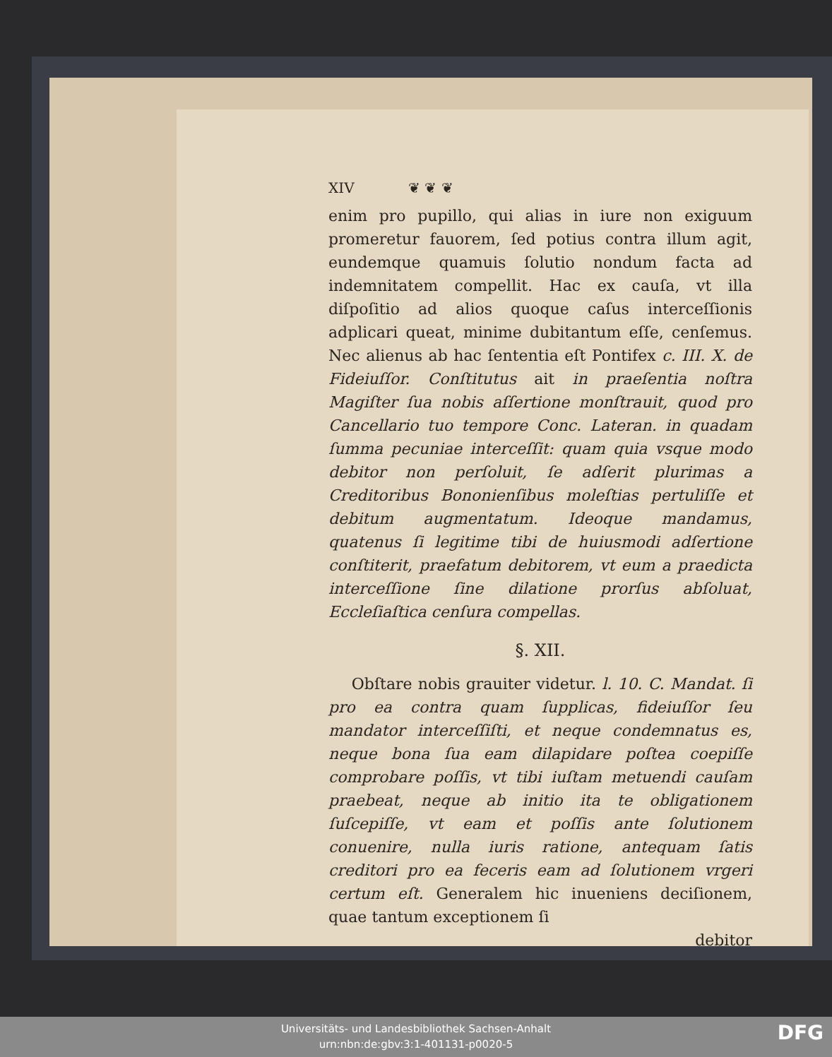XIV ❦ ❦ ❦
enim pro pupillo, qui alias in iure non exiguum promeretur fauorem, ſed potius contra illum agit, eundemque quamuis ſolutio nondum facta ad indemnitatem compellit. Hac ex cauſa, vt illa diſpoſitio ad alios quoque caſus interceſſionis adplicari queat, minime dubitantum eſſe, cenſemus. Nec alienus ab hac ſententia eſt Pontifex c. III. X. de Fideiuſſor. Conſtitutus ait in praeſentia noſtra Magiſter ſua nobis aſſertione monſtrauit, quod pro Cancellario tuo tempore Conc. Lateran. in quadam ſumma pecuniae interceſſit: quam quia vsque modo debitor non perſoluit, ſe adſerit plurimas a Creditoribus Bononienſibus moleſtias pertuliſſe et debitum augmentatum. Ideoque mandamus, quatenus ſi legitime tibi de huiusmodi adſertione conſtiterit, praefatum debitorem, vt eum a praedicta interceſſione ſine dilatione prorſus abſoluat, Eccleſiaſtica cenſura compellas.
§. XII.
Obſtare nobis grauiter videtur. l. 10. C. Mandat. ſi pro ea contra quam ſupplicas, fideiuſſor ſeu mandator interceſſiſti, et neque condemnatus es, neque bona ſua eam dilapidare poſtea coepiſſe comprobare poſſis, vt tibi iuſtam metuendi cauſam praebeat, neque ab initio ita te obligationem ſuſcepiſſe, vt eam et poſſis ante ſolutionem conuenire, nulla iuris ratione, antequam ſatis creditori pro ea feceris eam ad ſolutionem vrgeri certum eſt. Generalem hic inueniens deciſionem, quae tantum exceptionem ſi
debitor
Universitäts- und Landesbibliothek Sachsen-Anhalt
urn:nbn:de:gbv:3:1-401131-p0020-5
DFG